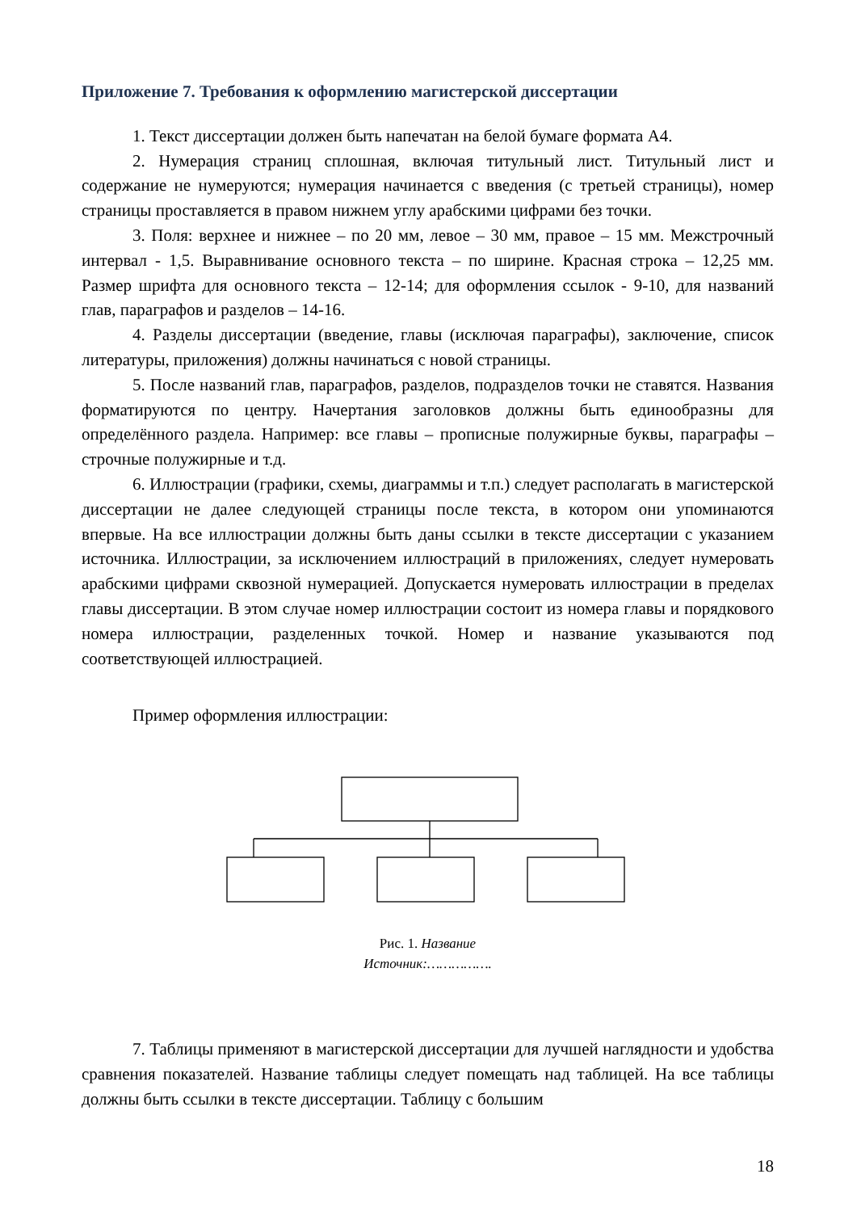Приложение 7. Требования к оформлению магистерской диссертации
1. Текст диссертации должен быть напечатан на белой бумаге формата А4.
2. Нумерация страниц сплошная, включая титульный лист. Титульный лист и содержание не нумеруются; нумерация начинается с введения (с третьей страницы), номер страницы проставляется в правом нижнем углу арабскими цифрами без точки.
3. Поля: верхнее и нижнее – по 20 мм, левое – 30 мм, правое – 15 мм. Межстрочный интервал - 1,5. Выравнивание основного текста – по ширине. Красная строка – 12,25 мм. Размер шрифта для основного текста – 12-14; для оформления ссылок - 9-10, для названий глав, параграфов и разделов – 14-16.
4. Разделы диссертации (введение, главы (исключая параграфы), заключение, список литературы, приложения) должны начинаться с новой страницы.
5. После названий глав, параграфов, разделов, подразделов точки не ставятся. Названия форматируются по центру. Начертания заголовков должны быть единообразны для определённого раздела. Например: все главы – прописные полужирные буквы, параграфы – строчные полужирные и т.д.
6. Иллюстрации (графики, схемы, диаграммы и т.п.) следует располагать в магистерской диссертации не далее следующей страницы после текста, в котором они упоминаются впервые. На все иллюстрации должны быть даны ссылки в тексте диссертации с указанием источника. Иллюстрации, за исключением иллюстраций в приложениях, следует нумеровать арабскими цифрами сквозной нумерацией. Допускается нумеровать иллюстрации в пределах главы диссертации. В этом случае номер иллюстрации состоит из номера главы и порядкового номера иллюстрации, разделенных точкой. Номер и название указываются под соответствующей иллюстрацией.
Пример оформления иллюстрации:
Рис. 1. Название
Источник:…………….
7. Таблицы применяют в магистерской диссертации для лучшей наглядности и удобства сравнения показателей. Название таблицы следует помещать над таблицей. На все таблицы должны быть ссылки в тексте диссертации. Таблицу с большим
18